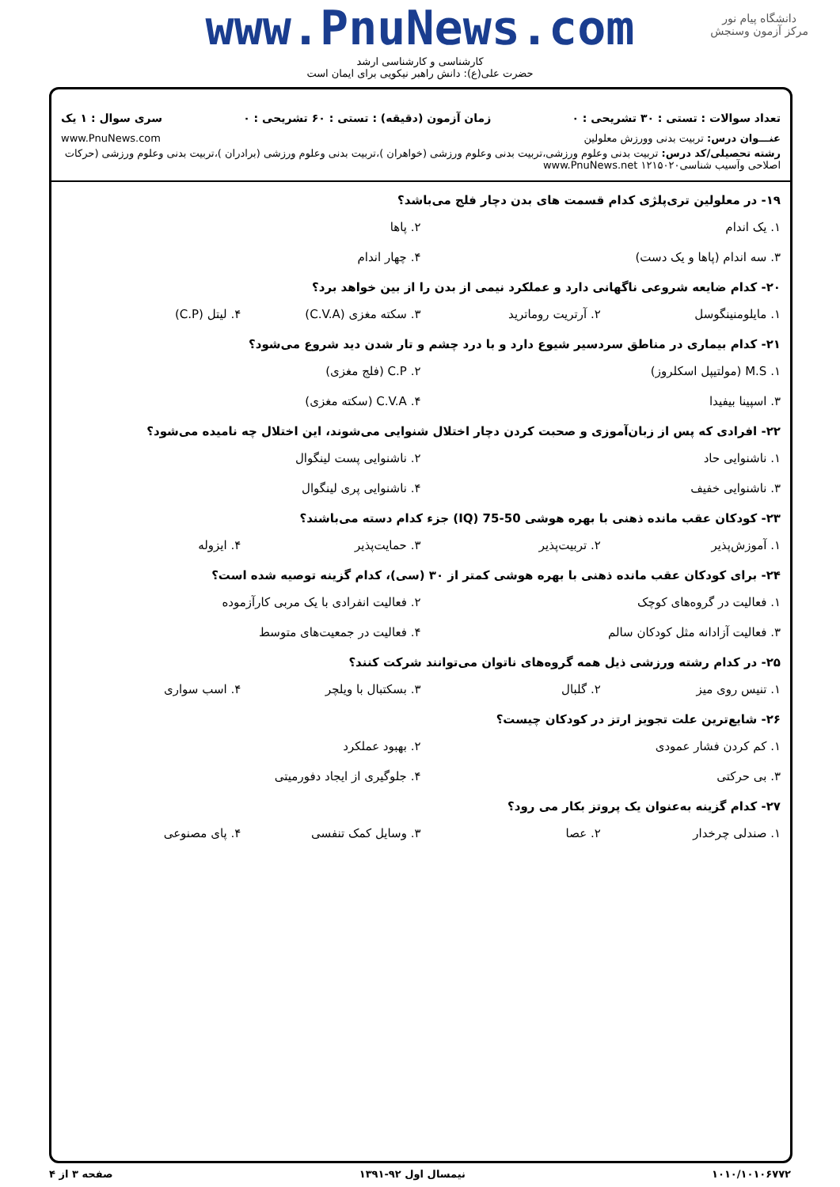دانشگاه پیام نور
مرکز آزمون وسنجش
www.PnuNews.com
کارشناسی و کارشناسی ارشد
حضرت علی(ع): دانش راهبر نیکویی برای ایمان است
تعداد سوالات : تستی : ۳۰ تشریحی : ۰ زمان آزمون (دقیقه) : تستی : ۶۰ تشریحی : ۰ سری سوال : ۱ یک
عنـــوان درس: تربیت بدنی وورزش معلولین www.PnuNews.com
رشته تحصیلی/کد درس: تربیت بدنی وعلوم ورزشی،تربیت بدنی وعلوم ورزشی (خواهران )،تربیت بدنی وعلوم ورزشی (برادران )،تربیت بدنی وعلوم ورزشی (حرکات اصلاحی وآسیب شناسی۱۲۱۵۰۲۰ www.PnuNews.net
۱۹- در معلولین تری‌پلژی کدام قسمت های بدن دچار فلج می‌باشد؟
۱. یک اندام ۲. پاها
۳. سه اندام (پاها و یک دست) ۴. چهار اندام
۲۰- کدام ضایعه شروعی ناگهانی دارد و عملکرد نیمی از بدن را از بین خواهد برد؟
۱. مایلومنینگوسل ۲. آرتریت روماترید ۳. سکته مغزی (C.V.A) ۴. لیتل (C.P)
۲۱- کدام بیماری در مناطق سردسیر شیوع دارد و با درد چشم و تار شدن دید شروع می‌شود؟
۱. M.S (مولتیپل اسکلروز) ۲. C.P (فلج مغزی)
۳. اسپینا بیفیدا ۴. C.V.A (سکته مغزی)
۲۲- افرادی که پس از زبان‌آموزی و صحبت کردن دچار اختلال شنوایی می‌شوند، این اختلال چه نامیده می‌شود؟
۱. ناشنوایی حاد ۲. ناشنوایی پست لینگوال
۳. ناشنوایی خفیف ۴. ناشنوایی پری لینگوال
۲۳- کودکان عقب مانده ذهنی با بهره هوشی 50-75 (IQ) جزء کدام دسته می‌باشند؟
۱. آموزش‌پذیر ۲. تربیت‌پذیر ۳. حمایت‌پذیر ۴. ایزوله
۲۴- برای کودکان عقب مانده ذهنی با بهره هوشی کمتر از ۳۰ (سی)، کدام گزینه توصیه شده است؟
۱. فعالیت در گروه‌های کوچک ۲. فعالیت انفرادی با یک مربی کارآزموده
۳. فعالیت آزادانه مثل کودکان سالم ۴. فعالیت در جمعیت‌های متوسط
۲۵- در کدام رشته ورزشی ذیل همه گروه‌های ناتوان می‌توانند شرکت کنند؟
۱. تنیس روی میز ۲. گلبال ۳. بسکتبال با ویلچر ۴. اسب سواری
۲۶- شایع‌ترین علت تجویز ارتز در کودکان چیست؟
۱. کم کردن فشار عمودی ۲. بهبود عملکرد
۳. بی حرکتی ۴. جلوگیری از ایجاد دفورمیتی
۲۷- کدام گزینه به‌عنوان یک پروتز بکار می رود؟
۱. صندلی چرخدار ۲. عصا ۳. وسایل کمک تنفسی ۴. پای مصنوعی
۱۰۱۰/۱۰۱۰۶۷۷۲ نیمسال اول ۹۲-۱۳۹۱ صفحه ۳ از ۴